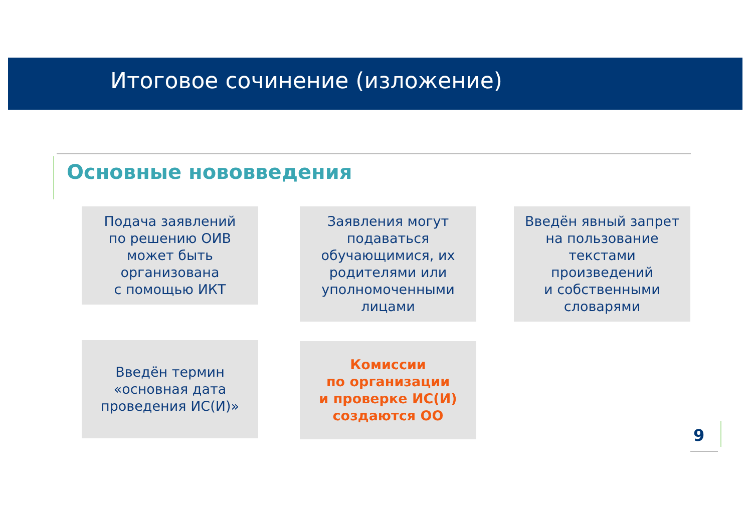Итоговое сочинение (изложение)
Основные нововведения
Подача заявлений
по решению ОИВ
может быть
организована
с помощью ИКТ
Заявления могут
подаваться
обучающимися, их
родителями или
уполномоченными
лицами
Введён явный запрет
на пользование
текстами
произведений
и собственными
словарями
Введён термин
«основная дата
проведения ИС(И)»
Комиссии
по организации
и проверке ИС(И)
создаются ОО
9